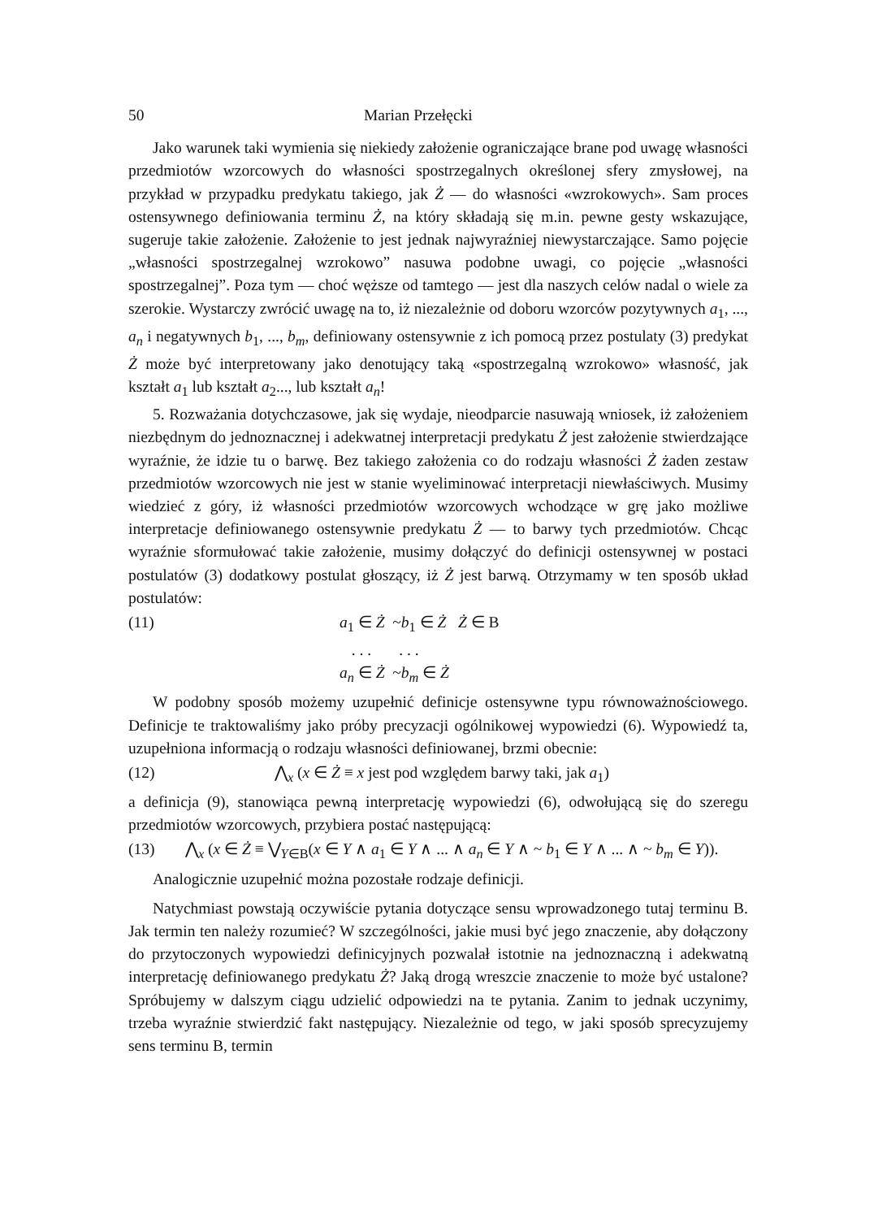50 Marian Przełęcki
Jako warunek taki wymienia się niekiedy założenie ograniczające brane pod uwagę własności przedmiotów wzorcowych do własności spostrzegalnych określonej sfery zmysłowej, na przykład w przypadku predykatu takiego, jak Ż — do własności «wzrokowych». Sam proces ostensywnego definiowania terminu Ż, na który składają się m.in. pewne gesty wskazujące, sugeruje takie założenie. Założenie to jest jednak najwyraźniej niewystarczające. Samo pojęcie „własności spostrzegalnej wzrokowo” nasuwa podobne uwagi, co pojęcie „własności spostrzegalnej”. Poza tym — choć węższe od tamtego — jest dla naszych celów nadal o wiele za szerokie. Wystarczy zwrócić uwagę na to, iż niezależnie od doboru wzorców pozytywnych a<sub>1</sub>, ..., a<sub>n</sub> i negatywnych b<sub>1</sub>, ..., b<sub>m</sub>, definiowany ostensywnie z ich pomocą przez postulaty (3) predykat Ż może być interpretowany jako denotujący taką «spostrzegalną wzrokowo» własność, jak kształt a<sub>1</sub> lub kształt a<sub>2</sub>..., lub kształt a<sub>n</sub>!
5. Rozważania dotychczasowe, jak się wydaje, nieodparcie nasuwają wniosek, iż założeniem niezbędnym do jednoznacznej i adekwatnej interpretacji predykatu Ż jest założenie stwierdzające wyraźnie, że idzie tu o barwę. Bez takiego założenia co do rodzaju własności Ż żaden zestaw przedmiotów wzorcowych nie jest w stanie wyeliminować interpretacji niewłaściwych. Musimy wiedzieć z góry, iż własności przedmiotów wzorcowych wchodzące w grę jako możliwe interpretacje definiowanego ostensywnie predykatu Ż — to barwy tych przedmiotów. Chcąc wyraźnie sformułować takie założenie, musimy dołączyć do definicji ostensywnej w postaci postulatów (3) dodatkowy postulat głoszący, iż Ż jest barwą. Otrzymamy w ten sposób układ postulatów:
(11) a<sub>1</sub> ∈ Ż ~b<sub>1</sub> ∈ Ż Ż ∈ B
. . . . . .
a<sub>n</sub> ∈ Ż ~b<sub>m</sub> ∈ Ż
W podobny sposób możemy uzupełnić definicje ostensywne typu równoważnościowego. Definicje te traktowaliśmy jako próby precyzacji ogólnikowej wypowiedzi (6). Wypowiedź ta, uzupełniona informacją o rodzaju własności definiowanej, brzmi obecnie:
(12) ⋀<sub>x</sub> (x ∈ Ż ≡ x jest pod względem barwy taki, jak a<sub>1</sub>)
a definicja (9), stanowiąca pewną interpretację wypowiedzi (6), odwołującą się do szeregu przedmiotów wzorcowych, przybiera postać następującą:
(13) ⋀<sub>x</sub> (x ∈ Ż ≡ ⋁<sub>Y∈B</sub>(x ∈ Y ∧ a<sub>1</sub> ∈ Y ∧ ... ∧ a<sub>n</sub> ∈ Y ∧ ~ b<sub>1</sub> ∈ Y ∧ ... ∧ ~ b<sub>m</sub> ∈ Y)).
Analogicznie uzupełnić można pozostałe rodzaje definicji.
Natychmiast powstają oczywiście pytania dotyczące sensu wprowadzonego tutaj terminu B. Jak termin ten należy rozumieć? W szczególności, jakie musi być jego znaczenie, aby dołączony do przytoczonych wypowiedzi definicyjnych pozwalał istotnie na jednoznaczną i adekwatną interpretację definiowanego predykatu Ż? Jaką drogą wreszcie znaczenie to może być ustalone? Spróbujemy w dalszym ciągu udzielić odpowiedzi na te pytania. Zanim to jednak uczynimy, trzeba wyraźnie stwierdzić fakt następujący. Niezależnie od tego, w jaki sposób sprecyzujemy sens terminu B, termin